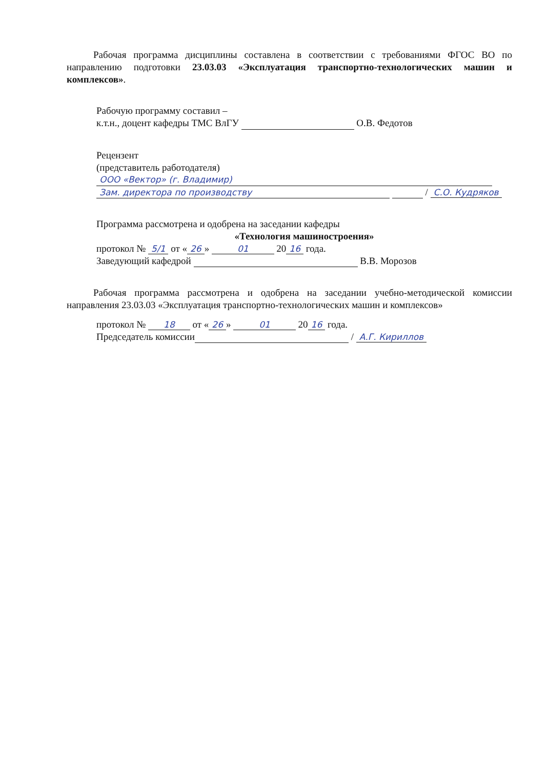Рабочая программа дисциплины составлена в соответствии с требованиями ФГОС ВО по направлению подготовки 23.03.03 «Эксплуатация транспортно-технологических машин и комплексов».
Рабочую программу составил –
к.т.н., доцент кафедры ТМС ВлГУ О.В. Федотов
Рецензент
(представитель работодателя)
ООО «Вектор» (г. Владимир)
Зам. директора по производству / С.О. Кудряков
Программа рассмотрена и одобрена на заседании кафедры
«Технология машиностроения»
протокол № 5/1 от « 26 » 01 20 16 года.
Заведующий кафедрой В.В. Морозов
Рабочая программа рассмотрена и одобрена на заседании учебно-методической комиссии направления 23.03.03 «Эксплуатация транспортно-технологических машин и комплексов»
протокол № 18 от « 26 » 01 20 16 года.
Председатель комиссии / А.Г. Кириллов